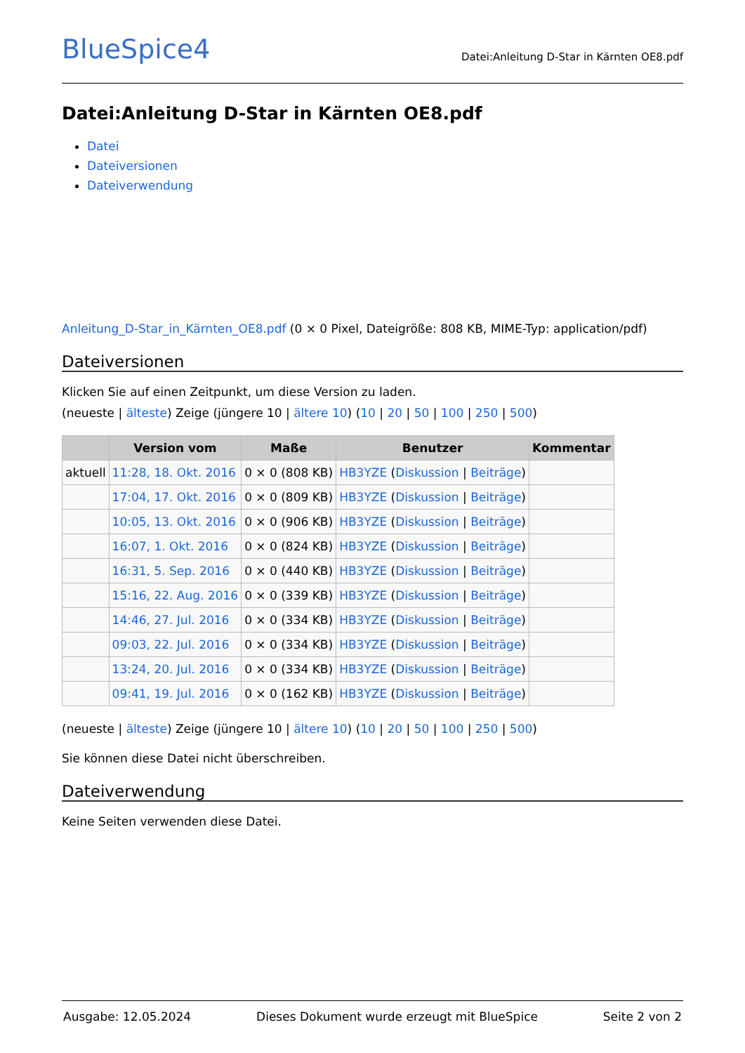BlueSpice4
Datei:Anleitung D-Star in Kärnten OE8.pdf
Datei:Anleitung D-Star in Kärnten OE8.pdf
Datei
Dateiversionen
Dateiverwendung
Anleitung_D-Star_in_Kärnten_OE8.pdf (0 × 0 Pixel, Dateigröße: 808 KB, MIME-Typ: application/pdf)
Dateiversionen
Klicken Sie auf einen Zeitpunkt, um diese Version zu laden.
(neueste | älteste) Zeige (jüngere 10 | ältere 10) (10 | 20 | 50 | 100 | 250 | 500)
| | Version vom | Maße | Benutzer | Kommentar |
| --- | --- | --- | --- | --- |
| aktuell | 11:28, 18. Okt. 2016 | 0 × 0 (808 KB) | HB3YZE ( Diskussion / Beiträge ) | |
| | 17:04, 17. Okt. 2016 | 0 × 0 (809 KB) | HB3YZE ( Diskussion / Beiträge ) | |
| | 10:05, 13. Okt. 2016 | 0 × 0 (906 KB) | HB3YZE ( Diskussion / Beiträge ) | |
| | 16:07, 1. Okt. 2016 | 0 × 0 (824 KB) | HB3YZE ( Diskussion / Beiträge ) | |
| | 16:31, 5. Sep. 2016 | 0 × 0 (440 KB) | HB3YZE ( Diskussion / Beiträge ) | |
| | 15:16, 22. Aug. 2016 | 0 × 0 (339 KB) | HB3YZE ( Diskussion / Beiträge ) | |
| | 14:46, 27. Jul. 2016 | 0 × 0 (334 KB) | HB3YZE ( Diskussion / Beiträge ) | |
| | 09:03, 22. Jul. 2016 | 0 × 0 (334 KB) | HB3YZE ( Diskussion / Beiträge ) | |
| | 13:24, 20. Jul. 2016 | 0 × 0 (334 KB) | HB3YZE ( Diskussion / Beiträge ) | |
| | 09:41, 19. Jul. 2016 | 0 × 0 (162 KB) | HB3YZE ( Diskussion / Beiträge ) | |
(neueste | älteste) Zeige (jüngere 10 | ältere 10) (10 | 20 | 50 | 100 | 250 | 500)
Sie können diese Datei nicht überschreiben.
Dateiverwendung
Keine Seiten verwenden diese Datei.
Ausgabe: 12.05.2024 Dieses Dokument wurde erzeugt mit BlueSpice Seite 2 von 2